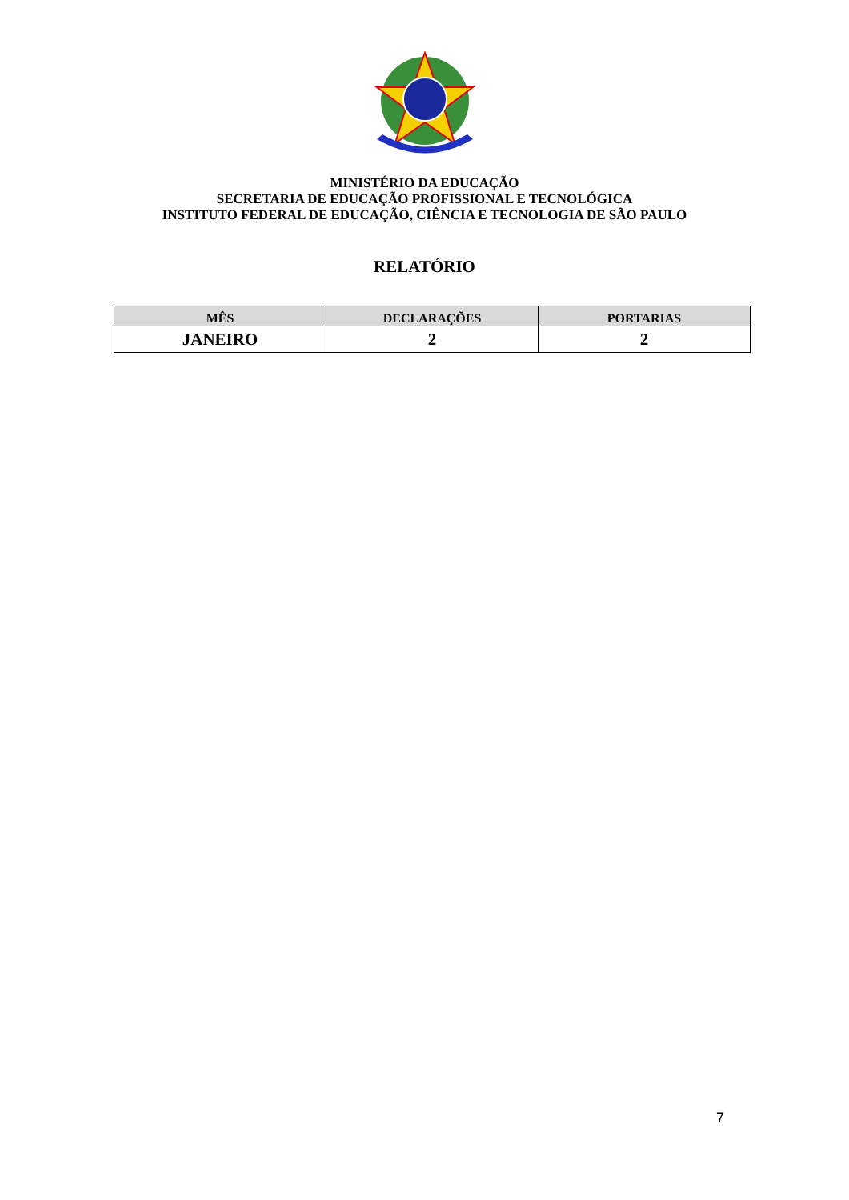MINISTÉRIO DA EDUCAÇÃO
SECRETARIA DE EDUCAÇÃO PROFISSIONAL E TECNOLÓGICA
INSTITUTO FEDERAL DE EDUCAÇÃO, CIÊNCIA E TECNOLOGIA DE SÃO PAULO
RELATÓRIO
| MÊS | DECLARAÇÕES | PORTARIAS |
| --- | --- | --- |
| JANEIRO | 2 | 2 |
7